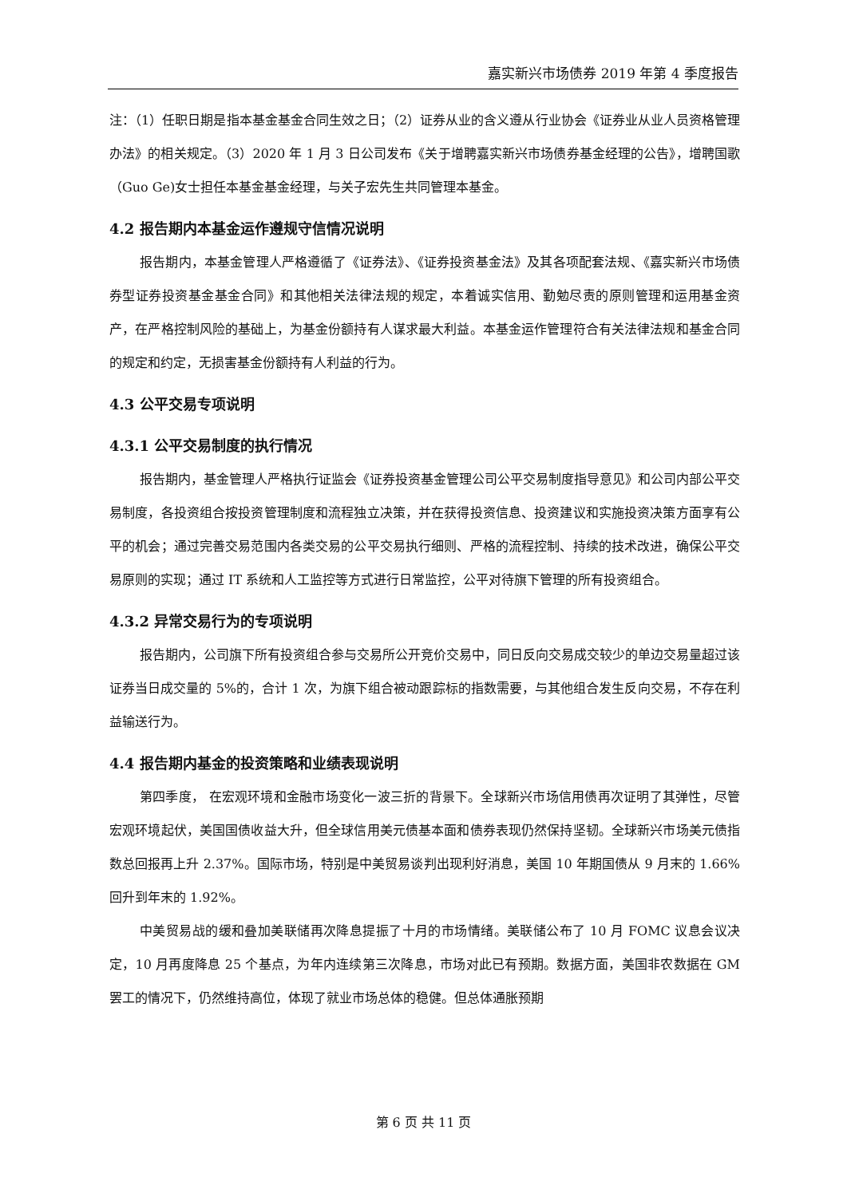嘉实新兴市场债券 2019 年第 4 季度报告
注：（1）任职日期是指本基金基金合同生效之日；（2）证券从业的含义遵从行业协会《证券业从业人员资格管理办法》的相关规定。（3）2020 年 1 月 3 日公司发布《关于增聘嘉实新兴市场债券基金经理的公告》，增聘国歌（Guo Ge)女士担任本基金基金经理，与关子宏先生共同管理本基金。
4.2 报告期内本基金运作遵规守信情况说明
报告期内，本基金管理人严格遵循了《证券法》、《证券投资基金法》及其各项配套法规、《嘉实新兴市场债券型证券投资基金基金合同》和其他相关法律法规的规定，本着诚实信用、勤勉尽责的原则管理和运用基金资产，在严格控制风险的基础上，为基金份额持有人谋求最大利益。本基金运作管理符合有关法律法规和基金合同的规定和约定，无损害基金份额持有人利益的行为。
4.3 公平交易专项说明
4.3.1 公平交易制度的执行情况
报告期内，基金管理人严格执行证监会《证券投资基金管理公司公平交易制度指导意见》和公司内部公平交易制度，各投资组合按投资管理制度和流程独立决策，并在获得投资信息、投资建议和实施投资决策方面享有公平的机会；通过完善交易范围内各类交易的公平交易执行细则、严格的流程控制、持续的技术改进，确保公平交易原则的实现；通过 IT 系统和人工监控等方式进行日常监控，公平对待旗下管理的所有投资组合。
4.3.2 异常交易行为的专项说明
报告期内，公司旗下所有投资组合参与交易所公开竞价交易中，同日反向交易成交较少的单边交易量超过该证券当日成交量的 5%的，合计 1 次，为旗下组合被动跟踪标的指数需要，与其他组合发生反向交易，不存在利益输送行为。
4.4 报告期内基金的投资策略和业绩表现说明
第四季度， 在宏观环境和金融市场变化一波三折的背景下。全球新兴市场信用债再次证明了其弹性，尽管宏观环境起伏，美国国债收益大升，但全球信用美元债基本面和债券表现仍然保持坚韧。全球新兴市场美元债指数总回报再上升 2.37%。国际市场，特别是中美贸易谈判出现利好消息，美国 10 年期国债从 9 月末的 1.66%回升到年末的 1.92%。
中美贸易战的缓和叠加美联储再次降息提振了十月的市场情绪。美联储公布了 10 月 FOMC 议息会议决定，10 月再度降息 25 个基点，为年内连续第三次降息，市场对此已有预期。数据方面，美国非农数据在 GM 罢工的情况下，仍然维持高位，体现了就业市场总体的稳健。但总体通胀预期
第 6 页 共 11 页